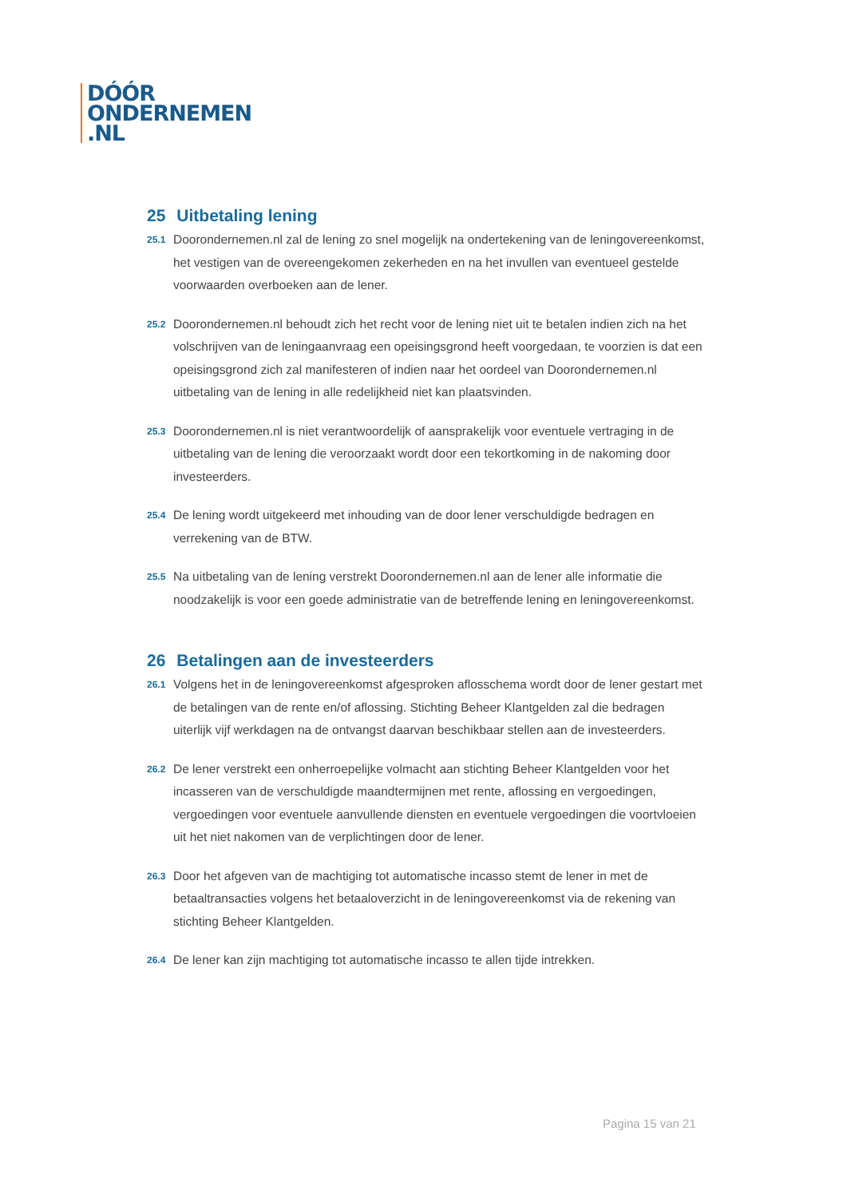DÓÓR
ONDERNEMEN
.NL
25 Uitbetaling lening
25.1
Doorondernemen.nl zal de lening zo snel mogelijk na ondertekening van de leningovereenkomst, het vestigen van de overeengekomen zekerheden en na het invullen van eventueel gestelde voorwaarden overboeken aan de lener.
25.2
Doorondernemen.nl behoudt zich het recht voor de lening niet uit te betalen indien zich na het volschrijven van de leningaanvraag een opeisingsgrond heeft voorgedaan, te voorzien is dat een opeisingsgrond zich zal manifesteren of indien naar het oordeel van Doorondernemen.nl uitbetaling van de lening in alle redelijkheid niet kan plaatsvinden.
25.3
Doorondernemen.nl is niet verantwoordelijk of aansprakelijk voor eventuele vertraging in de uitbetaling van de lening die veroorzaakt wordt door een tekortkoming in de nakoming door investeerders.
25.4
De lening wordt uitgekeerd met inhouding van de door lener verschuldigde bedragen en verrekening van de BTW.
25.5
Na uitbetaling van de lening verstrekt Doorondernemen.nl aan de lener alle informatie die noodzakelijk is voor een goede administratie van de betreffende lening en leningovereenkomst.
26 Betalingen aan de investeerders
26.1
Volgens het in de leningovereenkomst afgesproken aflosschema wordt door de lener gestart met de betalingen van de rente en/of aflossing. Stichting Beheer Klantgelden zal die bedragen uiterlijk vijf werkdagen na de ontvangst daarvan beschikbaar stellen aan de investeerders.
26.2
De lener verstrekt een onherroepelijke volmacht aan stichting Beheer Klantgelden voor het incasseren van de verschuldigde maandtermijnen met rente, aflossing en vergoedingen, vergoedingen voor eventuele aanvullende diensten en eventuele vergoedingen die voortvloeien uit het niet nakomen van de verplichtingen door de lener.
26.3
Door het afgeven van de machtiging tot automatische incasso stemt de lener in met de betaaltransacties volgens het betaaloverzicht in de leningovereenkomst via de rekening van stichting Beheer Klantgelden.
26.4
De lener kan zijn machtiging tot automatische incasso te allen tijde intrekken.
Pagina 15 van 21